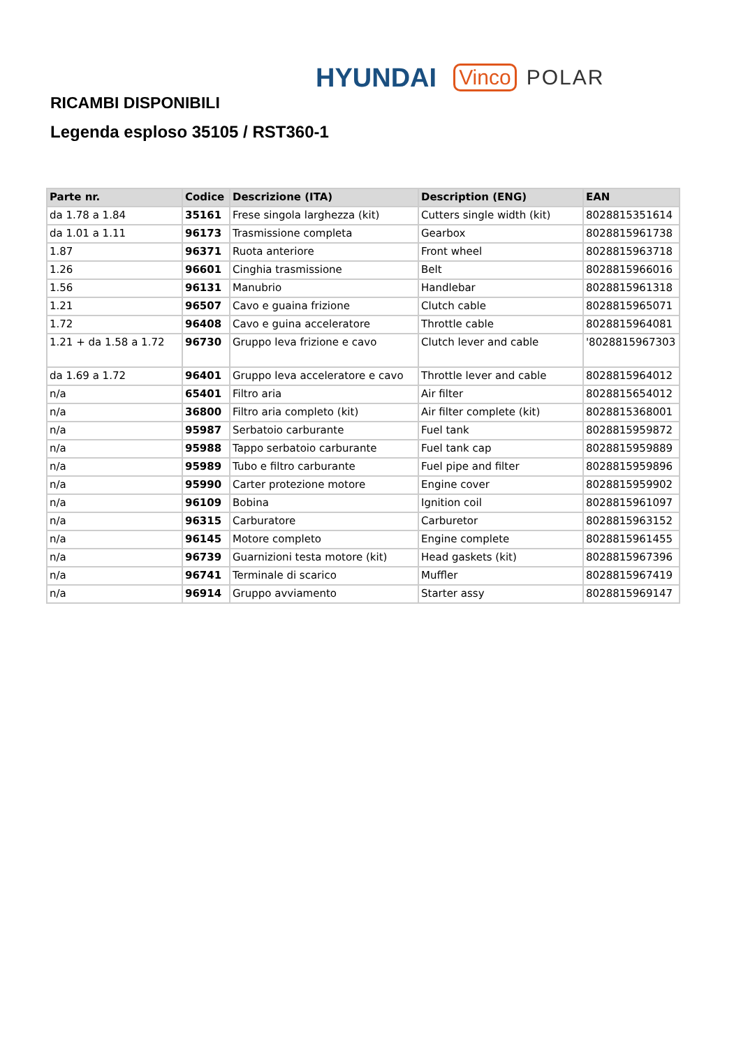HYUNDAI Vinco POLAR
RICAMBI DISPONIBILI
Legenda esploso 35105 / RST360-1
| Parte nr. | Codice | Descrizione (ITA) | Description (ENG) | EAN |
| --- | --- | --- | --- | --- |
| da 1.78 a 1.84 | 35161 | Frese singola larghezza (kit) | Cutters single width (kit) | 8028815351614 |
| da 1.01 a 1.11 | 96173 | Trasmissione completa | Gearbox | 8028815961738 |
| 1.87 | 96371 | Ruota anteriore | Front wheel | 8028815963718 |
| 1.26 | 96601 | Cinghia trasmissione | Belt | 8028815966016 |
| 1.56 | 96131 | Manubrio | Handlebar | 8028815961318 |
| 1.21 | 96507 | Cavo e guaina frizione | Clutch cable | 8028815965071 |
| 1.72 | 96408 | Cavo e guina acceleratore | Throttle cable | 8028815964081 |
| 1.21 + da 1.58 a 1.72 | 96730 | Gruppo leva frizione e cavo | Clutch lever and cable | '8028815967303 |
| da 1.69 a 1.72 | 96401 | Gruppo leva acceleratore e cavo | Throttle lever and cable | 8028815964012 |
| n/a | 65401 | Filtro aria | Air filter | 8028815654012 |
| n/a | 36800 | Filtro aria completo (kit) | Air filter complete (kit) | 8028815368001 |
| n/a | 95987 | Serbatoio carburante | Fuel tank | 8028815959872 |
| n/a | 95988 | Tappo serbatoio carburante | Fuel tank cap | 8028815959889 |
| n/a | 95989 | Tubo e filtro carburante | Fuel pipe and filter | 8028815959896 |
| n/a | 95990 | Carter protezione motore | Engine cover | 8028815959902 |
| n/a | 96109 | Bobina | Ignition coil | 8028815961097 |
| n/a | 96315 | Carburatore | Carburetor | 8028815963152 |
| n/a | 96145 | Motore completo | Engine complete | 8028815961455 |
| n/a | 96739 | Guarnizioni testa motore (kit) | Head gaskets (kit) | 8028815967396 |
| n/a | 96741 | Terminale di scarico | Muffler | 8028815967419 |
| n/a | 96914 | Gruppo avviamento | Starter assy | 8028815969147 |